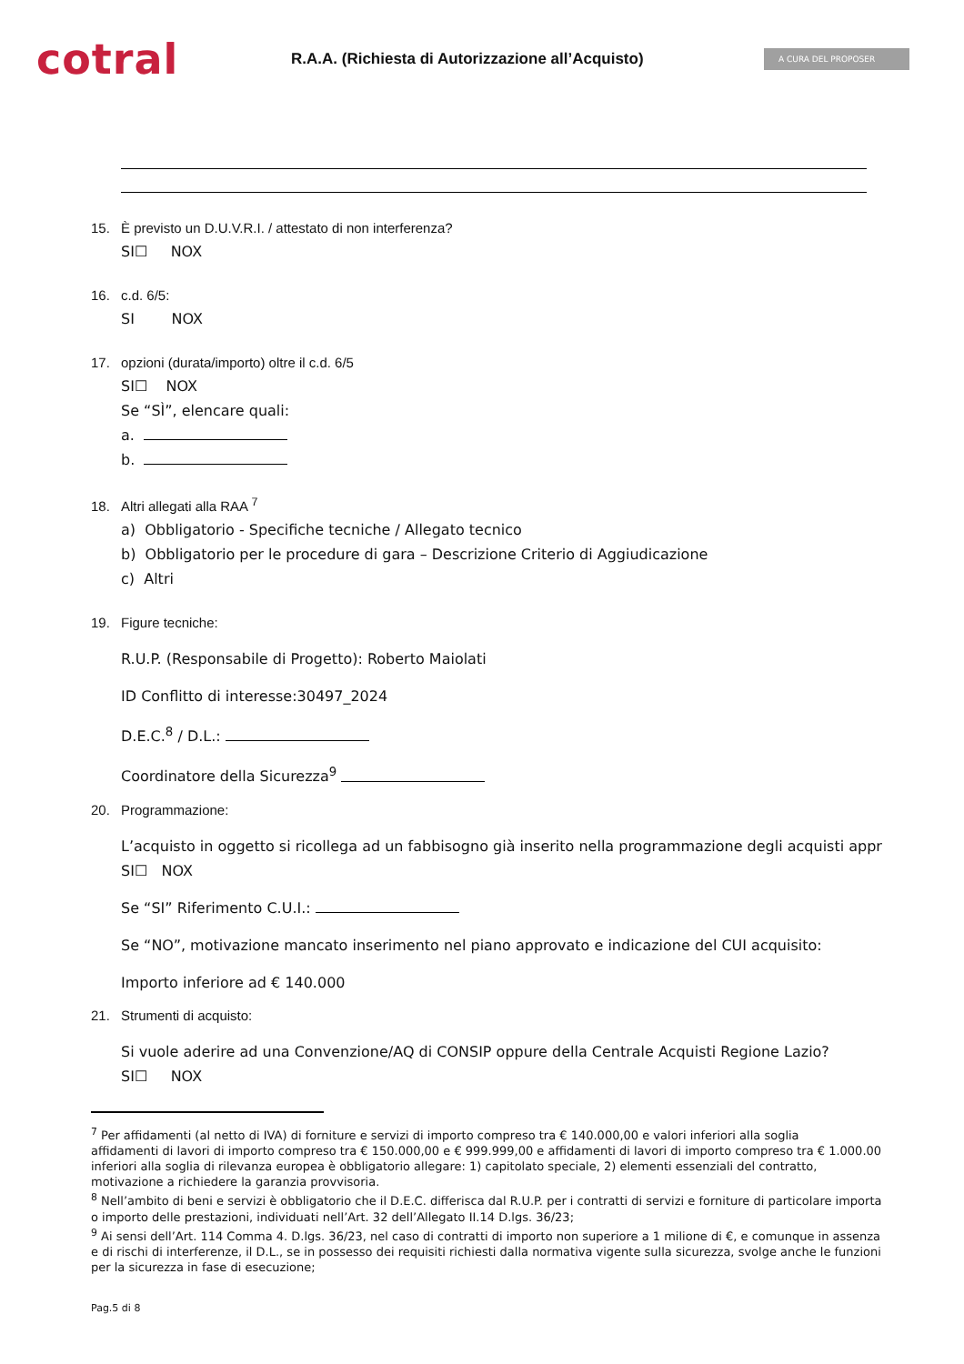cotral
R.A.A. (Richiesta di Autorizzazione all’Acquisto)
A CURA DEL PROPOSER
15. È previsto un D.U.V.R.I. / attestato di non interferenza?
SI☐ NOX
16. c.d. 6/5:
SI NOX
17. opzioni (durata/importo) oltre il c.d. 6/5
SI☐ NOX
Se “SÌ”, elencare quali:
a.
b.
18. Altri allegati alla RAA <sup>7</sup>
a) Obbligatorio - Specifiche tecniche / Allegato tecnico
b) Obbligatorio per le procedure di gara – Descrizione Criterio di Aggiudicazione
c) Altri
19. Figure tecniche:
R.U.P. (Responsabile di Progetto): Roberto Maiolati
ID Conflitto di interesse:30497_2024
D.E.C.<sup>8</sup> / D.L.:
Coordinatore della Sicurezza<sup>9</sup>
20. Programmazione:
L’acquisto in oggetto si ricollega ad un fabbisogno già inserito nella programmazione degli acquisti appr
SI☐ NOX
Se “SI” Riferimento C.U.I.:
Se “NO”, motivazione mancato inserimento nel piano approvato e indicazione del CUI acquisito:
Importo inferiore ad € 140.000
21. Strumenti di acquisto:
Si vuole aderire ad una Convenzione/AQ di CONSIP oppure della Centrale Acquisti Regione Lazio?
SI☐ NOX
<sup>7</sup> Per affidamenti (al netto di IVA) di forniture e servizi di importo compreso tra € 140.000,00 e valori inferiori alla soglia
affidamenti di lavori di importo compreso tra € 150.000,00 e € 999.999,00 e affidamenti di lavori di importo compreso tra € 1.000.00
inferiori alla soglia di rilevanza europea è obbligatorio allegare: 1) capitolato speciale, 2) elementi essenziali del contratto,
motivazione a richiedere la garanzia provvisoria.
<sup>8</sup> Nell’ambito di beni e servizi è obbligatorio che il D.E.C. differisca dal R.U.P. per i contratti di servizi e forniture di particolare importa
o importo delle prestazioni, individuati nell’Art. 32 dell’Allegato II.14 D.lgs. 36/23;
<sup>9</sup> Ai sensi dell’Art. 114 Comma 4. D.lgs. 36/23, nel caso di contratti di importo non superiore a 1 milione di €, e comunque in assenza
e di rischi di interferenze, il D.L., se in possesso dei requisiti richiesti dalla normativa vigente sulla sicurezza, svolge anche le funzioni
per la sicurezza in fase di esecuzione;
Pag.5 di 8